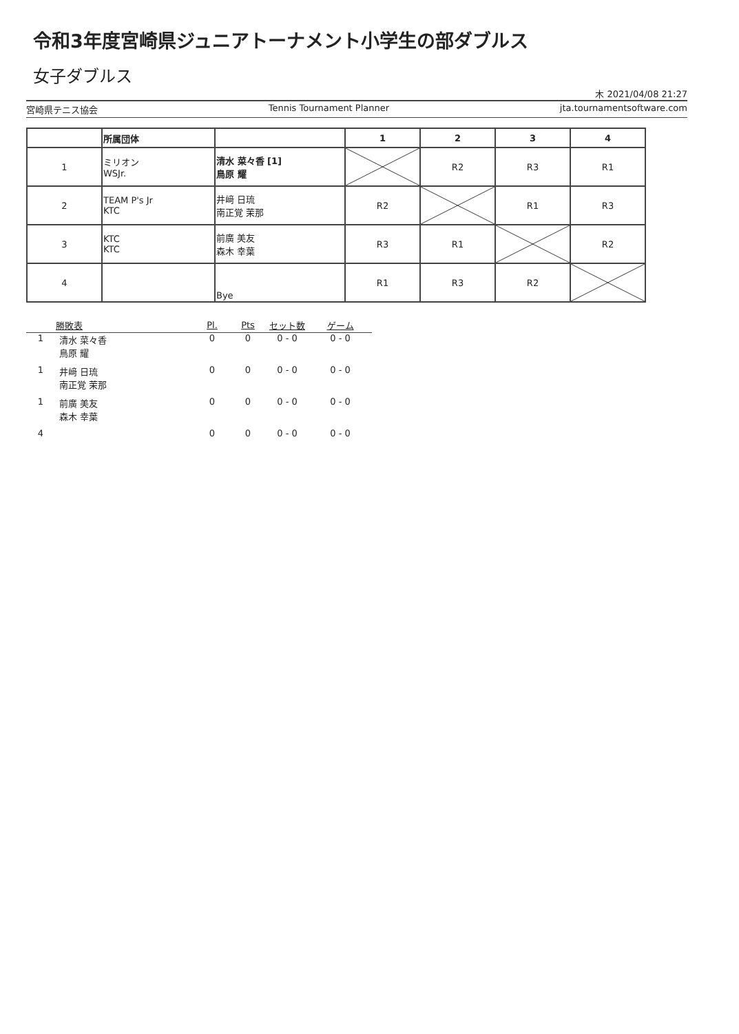令和3年度宮崎県ジュニアトーナメント小学生の部ダブルス
女子ダブルス
木 2021/04/08 21:27
宮崎県テニス協会 Tennis Tournament Planner jta.tournamentsoftware.com
| | 所属団体 | | 1 | 2 | 3 | 4 |
| --- | --- | --- | --- | --- | --- | --- |
| 1 | ミリオン WSJr. | 清水 菜々香 [1] 鳥原 耀 | | R2 | R3 | R1 |
| 2 | TEAM P's Jr KTC | 井﨑 日琉 南正覚 茉那 | R2 | | R1 | R3 |
| 3 | KTC KTC | 前廣 美友 森木 幸葉 | R3 | R1 | | R2 |
| 4 | | Bye | R1 | R3 | R2 | |
| | 勝敗表 | Pl. | Pts | セット数 | ゲーム |
| --- | --- | --- | --- | --- | --- |
| 1 | 清水 菜々香 鳥原 耀 | 0 | 0 | 0 - 0 | 0 - 0 |
| 1 | 井﨑 日琉 南正覚 茉那 | 0 | 0 | 0 - 0 | 0 - 0 |
| 1 | 前廣 美友 森木 幸葉 | 0 | 0 | 0 - 0 | 0 - 0 |
| 4 | | 0 | 0 | 0 - 0 | 0 - 0 |